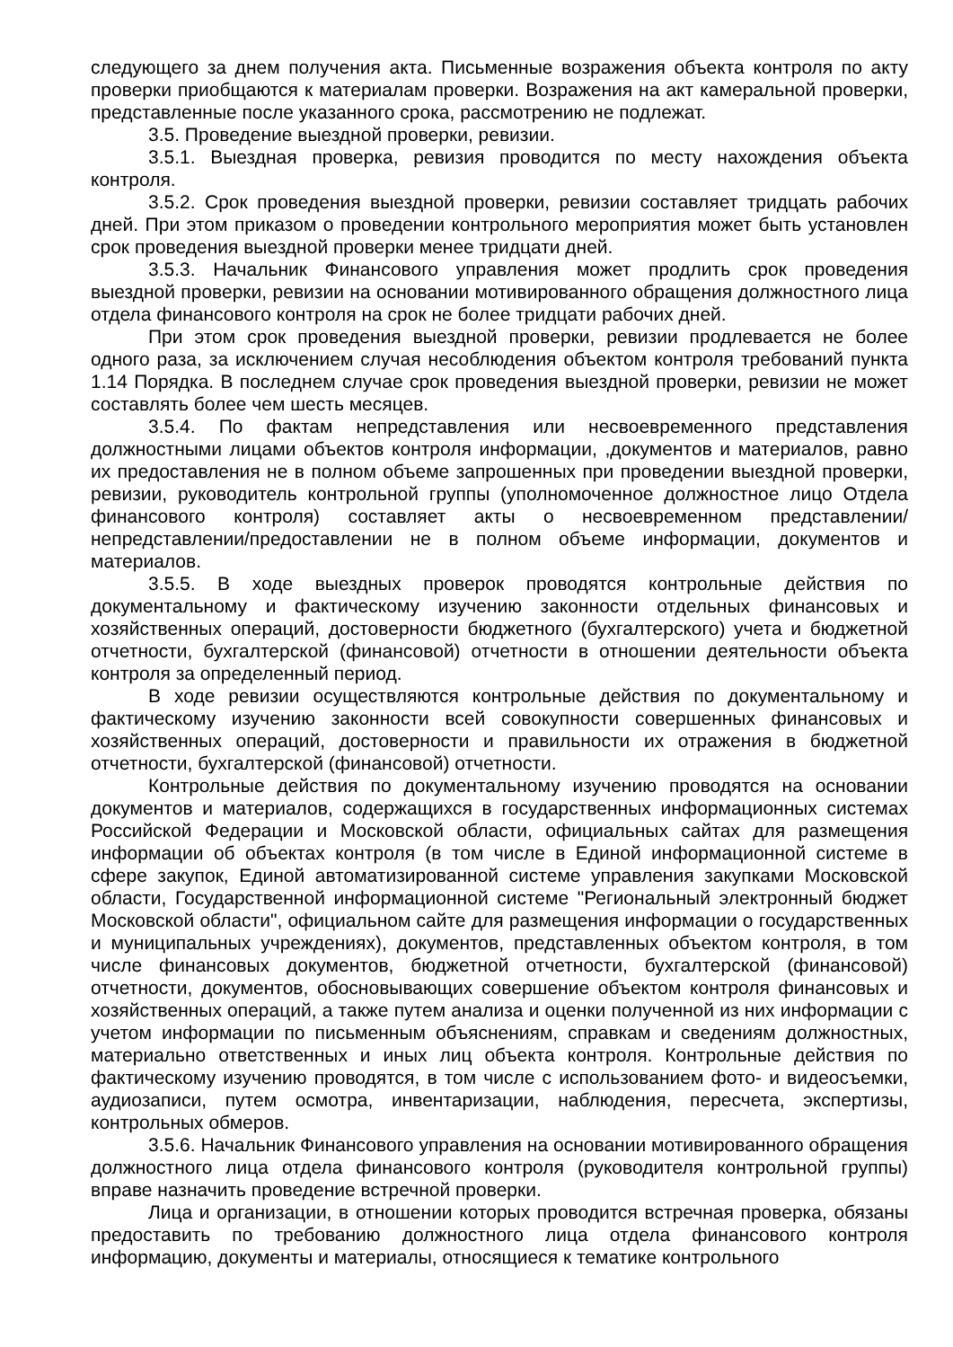следующего за днем получения акта. Письменные возражения объекта контроля по акту проверки приобщаются к материалам проверки. Возражения на акт камеральной проверки, представленные после указанного срока, рассмотрению не подлежат.
3.5. Проведение выездной проверки, ревизии.
3.5.1. Выездная проверка, ревизия проводится по месту нахождения объекта контроля.
3.5.2. Срок проведения выездной проверки, ревизии составляет тридцать рабочих дней. При этом приказом о проведении контрольного мероприятия может быть установлен срок проведения выездной проверки менее тридцати дней.
3.5.3. Начальник Финансового управления может продлить срок проведения выездной проверки, ревизии на основании мотивированного обращения должностного лица отдела финансового контроля на срок не более тридцати рабочих дней.
При этом срок проведения выездной проверки, ревизии продлевается не более одного раза, за исключением случая несоблюдения объектом контроля требований пункта 1.14 Порядка. В последнем случае срок проведения выездной проверки, ревизии не может составлять более чем шесть месяцев.
3.5.4. По фактам непредставления или несвоевременного представления должностными лицами объектов контроля информации, ,документов и материалов, равно их предоставления не в полном объеме запрошенных при проведении выездной проверки, ревизии, руководитель контрольной группы (уполномоченное должностное лицо Отдела финансового контроля) составляет акты о несвоевременном представлении/непредставлении/предоставлении не в полном объеме информации, документов и материалов.
3.5.5. В ходе выездных проверок проводятся контрольные действия по документальному и фактическому изучению законности отдельных финансовых и хозяйственных операций, достоверности бюджетного (бухгалтерского) учета и бюджетной отчетности, бухгалтерской (финансовой) отчетности в отношении деятельности объекта контроля за определенный период.
В ходе ревизии осуществляются контрольные действия по документальному и фактическому изучению законности всей совокупности совершенных финансовых и хозяйственных операций, достоверности и правильности их отражения в бюджетной отчетности, бухгалтерской (финансовой) отчетности.
Контрольные действия по документальному изучению проводятся на основании документов и материалов, содержащихся в государственных информационных системах Российской Федерации и Московской области, официальных сайтах для размещения информации об объектах контроля (в том числе в Единой информационной системе в сфере закупок, Единой автоматизированной системе управления закупками Московской области, Государственной информационной системе "Региональный электронный бюджет Московской области", официальном сайте для размещения информации о государственных и муниципальных учреждениях), документов, представленных объектом контроля, в том числе финансовых документов, бюджетной отчетности, бухгалтерской (финансовой) отчетности, документов, обосновывающих совершение объектом контроля финансовых и хозяйственных операций, а также путем анализа и оценки полученной из них информации с учетом информации по письменным объяснениям, справкам и сведениям должностных, материально ответственных и иных лиц объекта контроля. Контрольные действия по фактическому изучению проводятся, в том числе с использованием фото- и видеосъемки, аудиозаписи, путем осмотра, инвентаризации, наблюдения, пересчета, экспертизы, контрольных обмеров.
3.5.6. Начальник Финансового управления на основании мотивированного обращения должностного лица отдела финансового контроля (руководителя контрольной группы) вправе назначить проведение встречной проверки.
Лица и организации, в отношении которых проводится встречная проверка, обязаны предоставить по требованию должностного лица отдела финансового контроля информацию, документы и материалы, относящиеся к тематике контрольного